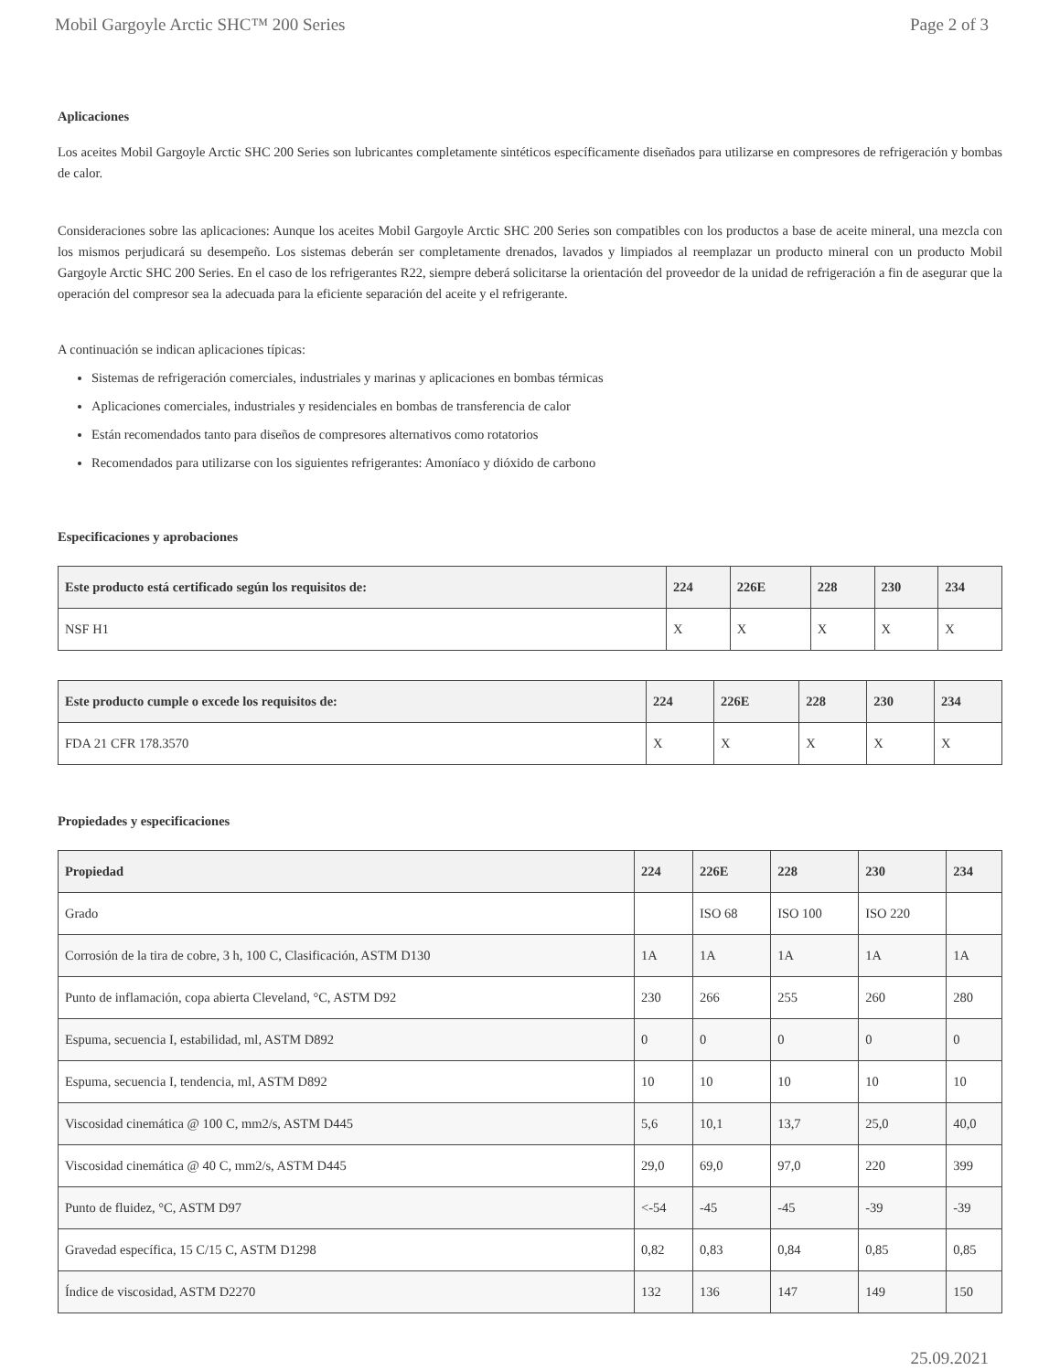Mobil Gargoyle Arctic SHC™ 200 Series Page 2 of 3
Aplicaciones
Los aceites Mobil Gargoyle Arctic SHC 200 Series son lubricantes completamente sintéticos específicamente diseñados para utilizarse en compresores de refrigeración y bombas de calor.
Consideraciones sobre las aplicaciones: Aunque los aceites Mobil Gargoyle Arctic SHC 200 Series son compatibles con los productos a base de aceite mineral, una mezcla con los mismos perjudicará su desempeño. Los sistemas deberán ser completamente drenados, lavados y limpiados al reemplazar un producto mineral con un producto Mobil Gargoyle Arctic SHC 200 Series. En el caso de los refrigerantes R22, siempre deberá solicitarse la orientación del proveedor de la unidad de refrigeración a fin de asegurar que la operación del compresor sea la adecuada para la eficiente separación del aceite y el refrigerante.
A continuación se indican aplicaciones típicas:
Sistemas de refrigeración comerciales, industriales y marinas y aplicaciones en bombas térmicas
Aplicaciones comerciales, industriales y residenciales en bombas de transferencia de calor
Están recomendados tanto para diseños de compresores alternativos como rotatorios
Recomendados para utilizarse con los siguientes refrigerantes: Amoníaco y dióxido de carbono
Especificaciones y aprobaciones
| Este producto está certificado según los requisitos de: | 224 | 226E | 228 | 230 | 234 |
| --- | --- | --- | --- | --- | --- |
| NSF H1 | X | X | X | X | X |
| Este producto cumple o excede los requisitos de: | 224 | 226E | 228 | 230 | 234 |
| --- | --- | --- | --- | --- | --- |
| FDA 21 CFR 178.3570 | X | X | X | X | X |
Propiedades y especificaciones
| Propiedad | 224 | 226E | 228 | 230 | 234 |
| --- | --- | --- | --- | --- | --- |
| Grado | | ISO 68 | ISO 100 | ISO 220 | |
| Corrosión de la tira de cobre, 3 h, 100 C, Clasificación, ASTM D130 | 1A | 1A | 1A | 1A | 1A |
| Punto de inflamación, copa abierta Cleveland, °C, ASTM D92 | 230 | 266 | 255 | 260 | 280 |
| Espuma, secuencia I, estabilidad, ml, ASTM D892 | 0 | 0 | 0 | 0 | 0 |
| Espuma, secuencia I, tendencia, ml, ASTM D892 | 10 | 10 | 10 | 10 | 10 |
| Viscosidad cinemática @ 100 C, mm2/s, ASTM D445 | 5,6 | 10,1 | 13,7 | 25,0 | 40,0 |
| Viscosidad cinemática @ 40 C, mm2/s, ASTM D445 | 29,0 | 69,0 | 97,0 | 220 | 399 |
| Punto de fluidez, °C, ASTM D97 | <-54 | -45 | -45 | -39 | -39 |
| Gravedad específica, 15 C/15 C, ASTM D1298 | 0,82 | 0,83 | 0,84 | 0,85 | 0,85 |
| Índice de viscosidad, ASTM D2270 | 132 | 136 | 147 | 149 | 150 |
25.09.2021